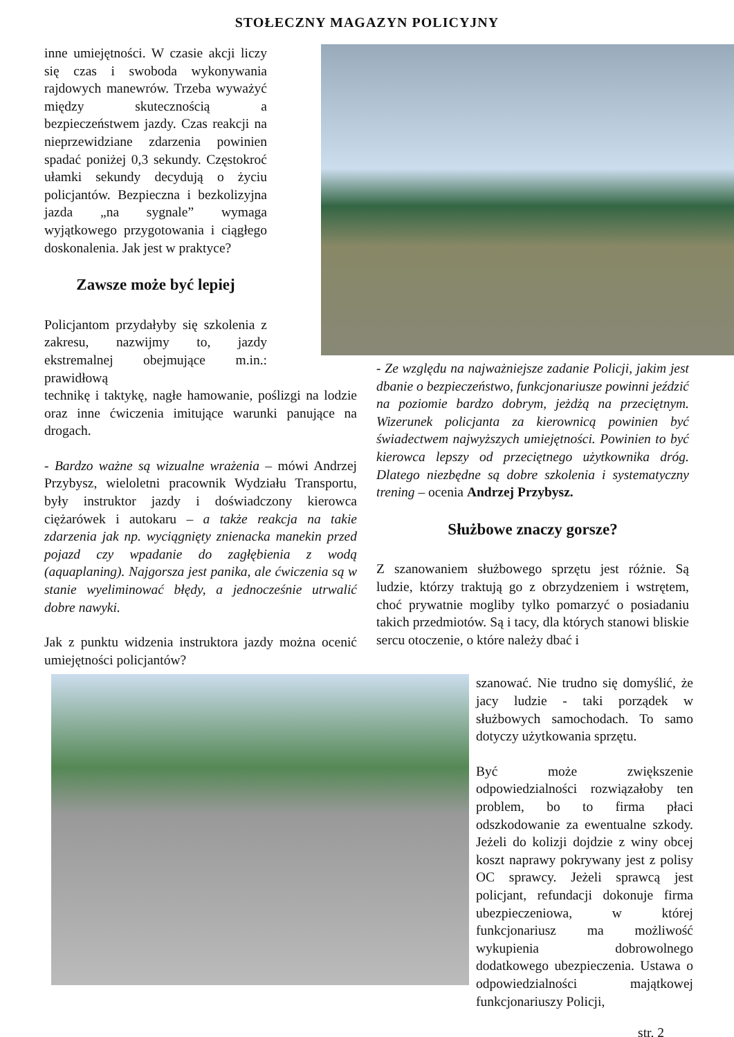STOŁECZNY MAGAZYN POLICYJNY
inne umiejętności. W czasie akcji liczy się czas i swoboda wykonywania rajdowych manewrów. Trzeba wyważyć między skutecznością a bezpieczeństwem jazdy. Czas reakcji na nieprzewidziane zdarzenia powinien spadać poniżej 0,3 sekundy. Częstokroć ułamki sekundy decydują o życiu policjantów. Bezpieczna i bezkolizyjna jazda „na sygnale” wymaga wyjątkowego przygotowania i ciągłego doskonalenia. Jak jest w praktyce?
Zawsze może być lepiej
Policjantom przydałyby się szkolenia z zakresu, nazwijmy to, jazdy ekstremalnej obejmujące m.in.: prawidłową
technikę i taktykę, nagłe hamowanie, poślizgi na lodzie oraz inne ćwiczenia imitujące warunki panujące na drogach.
- Bardzo ważne są wizualne wrażenia – mówi Andrzej Przybysz, wieloletni pracownik Wydziału Transportu, były instruktor jazdy i doświadczony kierowca ciężarówek i autokaru – a także reakcja na takie zdarzenia jak np. wyciągnięty znienacka manekin przed pojazd czy wpadanie do zagłębienia z wodą (aquaplaning). Najgorsza jest panika, ale ćwiczenia są w stanie wyeliminować błędy, a jednocześnie utrwalić dobre nawyki.
Jak z punktu widzenia instruktora jazdy można ocenić umiejętności policjantów?
- Ze względu na najważniejsze zadanie Policji, jakim jest dbanie o bezpieczeństwo, funkcjonariusze powinni jeździć na poziomie bardzo dobrym, jeżdżą na przeciętnym. Wizerunek policjanta za kierownicą powinien być świadectwem najwyższych umiejętności. Powinien to być kierowca lepszy od przeciętnego użytkownika dróg. Dlatego niezbędne są dobre szkolenia i systematyczny trening – ocenia Andrzej Przybysz.
Służbowe znaczy gorsze?
Z szanowaniem służbowego sprzętu jest różnie. Są ludzie, którzy traktują go z obrzydzeniem i wstrętem, choć prywatnie mogliby tylko pomarzyć o posiadaniu takich przedmiotów. Są i tacy, dla których stanowi bliskie sercu otoczenie, o które należy dbać i
szanować. Nie trudno się domyślić, że jacy ludzie - taki porządek w służbowych samochodach. To samo dotyczy użytkowania sprzętu.
Być może zwiększenie odpowiedzialności rozwiązałoby ten problem, bo to firma płaci odszkodowanie za ewentualne szkody. Jeżeli do kolizji dojdzie z winy obcej koszt naprawy pokrywany jest z polisy OC sprawcy. Jeżeli sprawcą jest policjant, refundacji dokonuje firma ubezpieczeniowa, w której funkcjonariusz ma możliwość wykupienia dobrowolnego dodatkowego ubezpieczenia. Ustawa o odpowiedzialności majątkowej funkcjonariuszy Policji,
str. 2